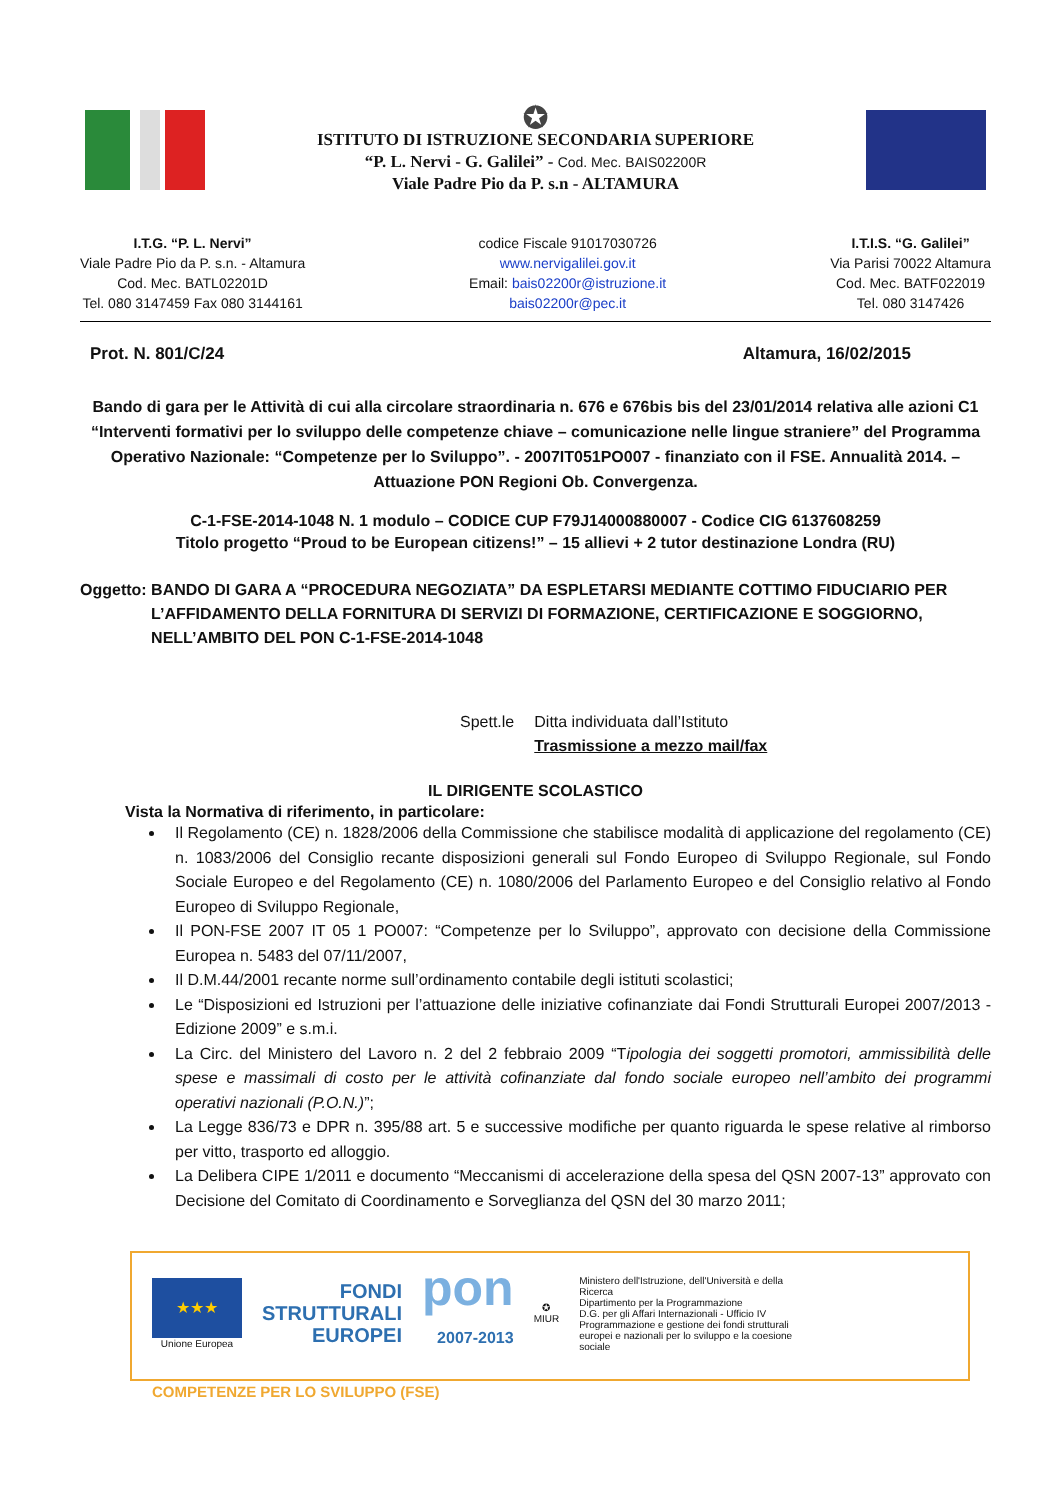✪
ISTITUTO DI ISTRUZIONE SECONDARIA SUPERIORE
“P. L. Nervi - G. Galilei” - Cod. Mec. BAIS02200R
Viale Padre Pio da P. s.n - ALTAMURA
I.T.G. “P. L. Nervi”
Viale Padre Pio da P. s.n. - Altamura
Cod. Mec. BATL02201D
Tel. 080 3147459 Fax 080 3144161
codice Fiscale 91017030726
www.nervigalilei.gov.it
Email: bais02200r@istruzione.it
bais02200r@pec.it
I.T.I.S. “G. Galilei”
Via Parisi 70022 Altamura
Cod. Mec. BATF022019
Tel. 080 3147426
Prot. N. 801/C/24 Altamura, 16/02/2015
Bando di gara per le Attività di cui alla circolare straordinaria n. 676 e 676bis bis del 23/01/2014 relativa alle azioni C1 “Interventi formativi per lo sviluppo delle competenze chiave – comunicazione nelle lingue straniere” del Programma Operativo Nazionale: “Competenze per lo Sviluppo”. - 2007IT051PO007 - finanziato con il FSE. Annualità 2014. – Attuazione PON Regioni Ob. Convergenza.
C-1-FSE-2014-1048 N. 1 modulo – CODICE CUP F79J14000880007 - Codice CIG 6137608259
Titolo progetto “Proud to be European citizens!” – 15 allievi + 2 tutor destinazione Londra (RU)
Oggetto: BANDO DI GARA A “PROCEDURA NEGOZIATA” DA ESPLETARSI MEDIANTE COTTIMO FIDUCIARIO PER L’AFFIDAMENTO DELLA FORNITURA DI SERVIZI DI FORMAZIONE, CERTIFICAZIONE E SOGGIORNO, NELL’AMBITO DEL PON C-1-FSE-2014-1048
Spett.le Ditta individuata dall’Istituto
Trasmissione a mezzo mail/fax
IL DIRIGENTE SCOLASTICO
Vista la Normativa di riferimento, in particolare:
Il Regolamento (CE) n. 1828/2006 della Commissione che stabilisce modalità di applicazione del regolamento (CE) n. 1083/2006 del Consiglio recante disposizioni generali sul Fondo Europeo di Sviluppo Regionale, sul Fondo Sociale Europeo e del Regolamento (CE) n. 1080/2006 del Parlamento Europeo e del Consiglio relativo al Fondo Europeo di Sviluppo Regionale,
Il PON-FSE 2007 IT 05 1 PO007: “Competenze per lo Sviluppo”, approvato con decisione della Commissione Europea n. 5483 del 07/11/2007,
Il D.M.44/2001 recante norme sull’ordinamento contabile degli istituti scolastici;
Le “Disposizioni ed Istruzioni per l’attuazione delle iniziative cofinanziate dai Fondi Strutturali Europei 2007/2013 - Edizione 2009” e s.m.i.
La Circ. del Ministero del Lavoro n. 2 del 2 febbraio 2009 “Tipologia dei soggetti promotori, ammissibilità delle spese e massimali di costo per le attività cofinanziate dal fondo sociale europeo nell’ambito dei programmi operativi nazionali (P.O.N.)”;
La Legge 836/73 e DPR n. 395/88 art. 5 e successive modifiche per quanto riguarda le spese relative al rimborso per vitto, trasporto ed alloggio.
La Delibera CIPE 1/2011 e documento “Meccanismi di accelerazione della spesa del QSN 2007-13” approvato con Decisione del Comitato di Coordinamento e Sorveglianza del QSN del 30 marzo 2011;
★★★
Unione Europea
FONDI
STRUTTURALI
EUROPEI
pon
2007-2013
✪
MIUR
Ministero dell'Istruzione, dell'Università e della Ricerca
Dipartimento per la Programmazione
D.G. per gli Affari Internazionali - Ufficio IV
Programmazione e gestione dei fondi strutturali europei e nazionali per lo sviluppo e la coesione sociale
COMPETENZE PER LO SVILUPPO (FSE)